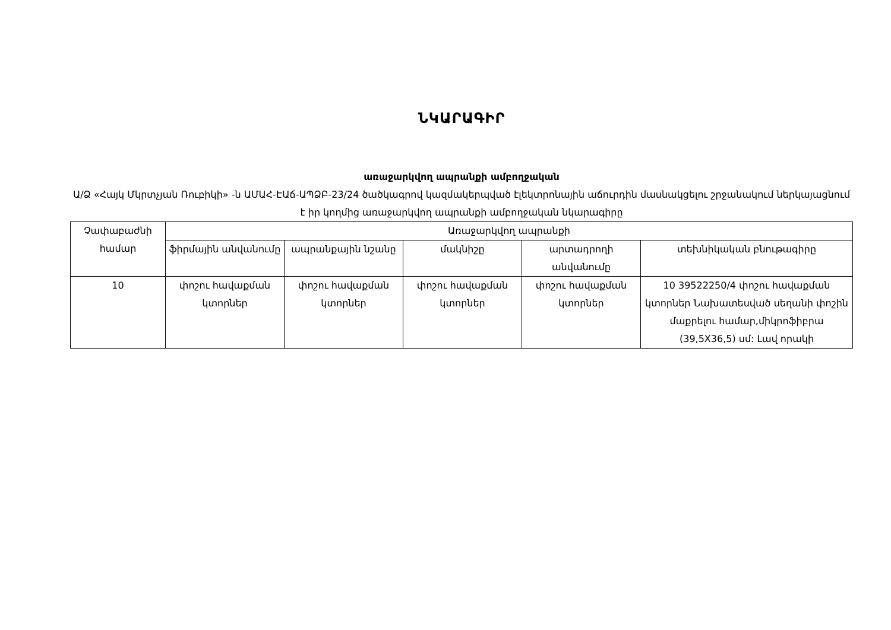ՆԿԱՐԱԳԻՐ
առաջարկվող ապրանքի ամբողջական
Ա/Ձ «Հայկ Մկրտչյան Ռուբիկի» -ն ԱՄԱՀ-ԷԱճ-ԱՊՁԲ-23/24 ծածկագրով կազմակերպված էլեկտրոնային աճուրդին մասնակցելու շրջանակում ներկայացնում է իր կողմից առաջարկվող ապրանքի ամբողջական նկարագիրը
| Չափաբաժնի համար | Առաջարկվող ապրանքի | | | | |
| --- | --- | --- | --- | --- | --- |
| | ֆիրմային անվանումը | ապրանքային նշանը | մակնիշը | արտադրողի անվանումը | տեխնիկական բնութագիրը |
| 10 | փոշու հավաքման կտորներ | փոշու հավաքման կտորներ | փոշու հավաքման կտորներ | փոշու հավաքման կտորներ | 10 39522250/4 փոշու հավաքման կտորներ Նախատեսված սեղանի փոշին մաքրելու համար,միկրոֆիբրա (39,5X36,5) սմ: Լավ որակի |